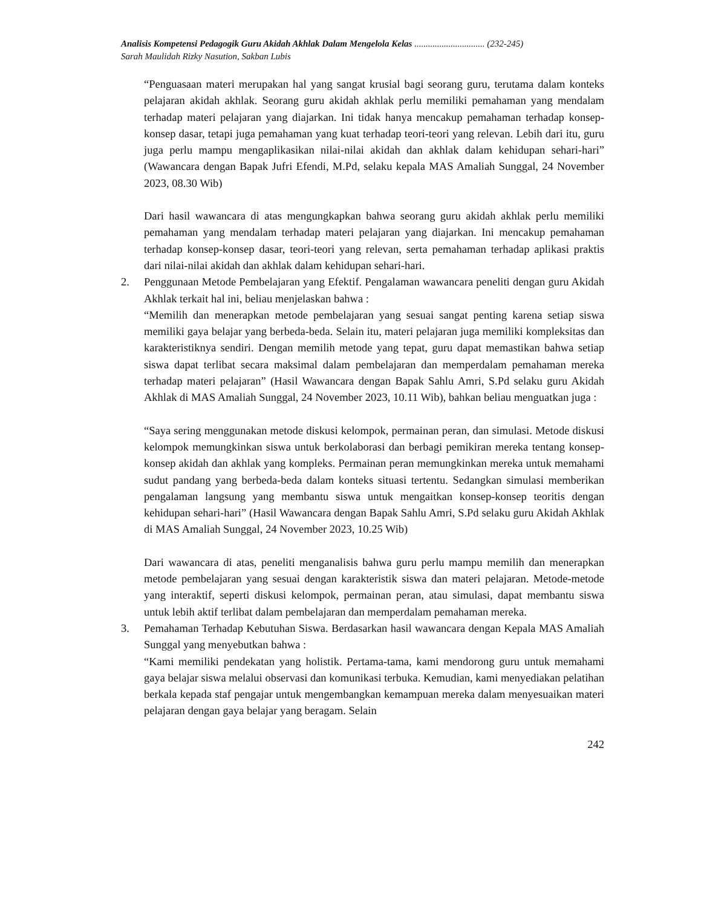Analisis Kompetensi Pedagogik Guru Akidah Akhlak Dalam Mengelola Kelas ............................... (232-245)
Sarah Maulidah Rizky Nasution, Sakban Lubis
“Penguasaan materi merupakan hal yang sangat krusial bagi seorang guru, terutama dalam konteks pelajaran akidah akhlak. Seorang guru akidah akhlak perlu memiliki pemahaman yang mendalam terhadap materi pelajaran yang diajarkan. Ini tidak hanya mencakup pemahaman terhadap konsep-konsep dasar, tetapi juga pemahaman yang kuat terhadap teori-teori yang relevan. Lebih dari itu, guru juga perlu mampu mengaplikasikan nilai-nilai akidah dan akhlak dalam kehidupan sehari-hari” (Wawancara dengan Bapak Jufri Efendi, M.Pd, selaku kepala MAS Amaliah Sunggal, 24 November 2023, 08.30 Wib)
Dari hasil wawancara di atas mengungkapkan bahwa seorang guru akidah akhlak perlu memiliki pemahaman yang mendalam terhadap materi pelajaran yang diajarkan. Ini mencakup pemahaman terhadap konsep-konsep dasar, teori-teori yang relevan, serta pemahaman terhadap aplikasi praktis dari nilai-nilai akidah dan akhlak dalam kehidupan sehari-hari.
2. Penggunaan Metode Pembelajaran yang Efektif. Pengalaman wawancara peneliti dengan guru Akidah Akhlak terkait hal ini, beliau menjelaskan bahwa :
“Memilih dan menerapkan metode pembelajaran yang sesuai sangat penting karena setiap siswa memiliki gaya belajar yang berbeda-beda. Selain itu, materi pelajaran juga memiliki kompleksitas dan karakteristiknya sendiri. Dengan memilih metode yang tepat, guru dapat memastikan bahwa setiap siswa dapat terlibat secara maksimal dalam pembelajaran dan memperdalam pemahaman mereka terhadap materi pelajaran” (Hasil Wawancara dengan Bapak Sahlu Amri, S.Pd selaku guru Akidah Akhlak di MAS Amaliah Sunggal, 24 November 2023, 10.11 Wib), bahkan beliau menguatkan juga :
“Saya sering menggunakan metode diskusi kelompok, permainan peran, dan simulasi. Metode diskusi kelompok memungkinkan siswa untuk berkolaborasi dan berbagi pemikiran mereka tentang konsep-konsep akidah dan akhlak yang kompleks. Permainan peran memungkinkan mereka untuk memahami sudut pandang yang berbeda-beda dalam konteks situasi tertentu. Sedangkan simulasi memberikan pengalaman langsung yang membantu siswa untuk mengaitkan konsep-konsep teoritis dengan kehidupan sehari-hari” (Hasil Wawancara dengan Bapak Sahlu Amri, S.Pd selaku guru Akidah Akhlak di MAS Amaliah Sunggal, 24 November 2023, 10.25 Wib)
Dari wawancara di atas, peneliti menganalisis bahwa guru perlu mampu memilih dan menerapkan metode pembelajaran yang sesuai dengan karakteristik siswa dan materi pelajaran. Metode-metode yang interaktif, seperti diskusi kelompok, permainan peran, atau simulasi, dapat membantu siswa untuk lebih aktif terlibat dalam pembelajaran dan memperdalam pemahaman mereka.
3. Pemahaman Terhadap Kebutuhan Siswa. Berdasarkan hasil wawancara dengan Kepala MAS Amaliah Sunggal yang menyebutkan bahwa :
“Kami memiliki pendekatan yang holistik. Pertama-tama, kami mendorong guru untuk memahami gaya belajar siswa melalui observasi dan komunikasi terbuka. Kemudian, kami menyediakan pelatihan berkala kepada staf pengajar untuk mengembangkan kemampuan mereka dalam menyesuaikan materi pelajaran dengan gaya belajar yang beragam. Selain
242